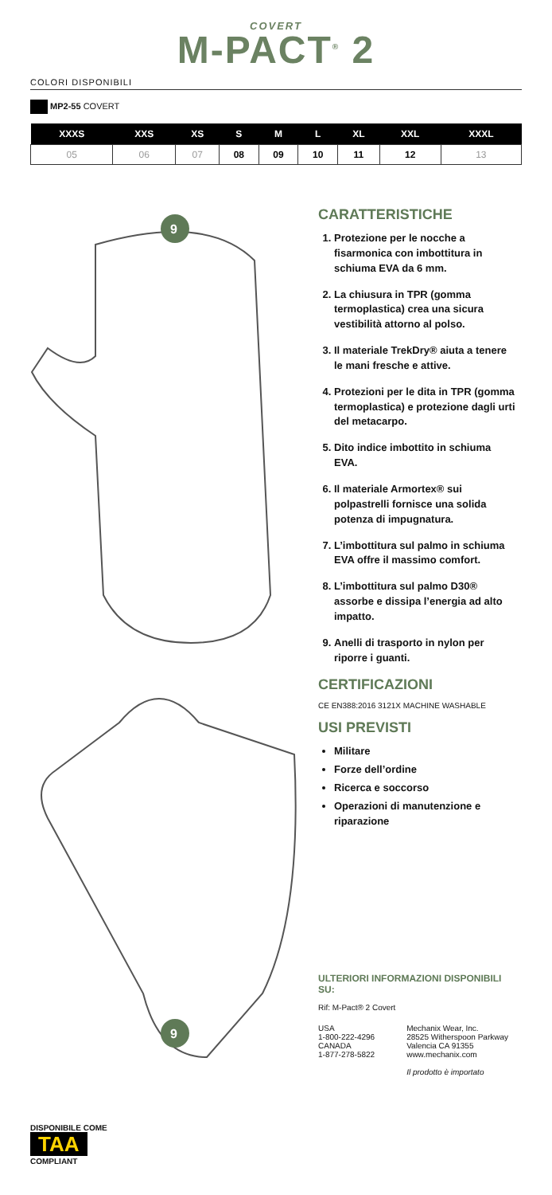COVERT
M-PACT<sup>®</sup> 2
COLORI DISPONIBILI
MP2-55 COVERT
| XXXS | XXS | XS | S | M | L | XL | XXL | XXXL |
| --- | --- | --- | --- | --- | --- | --- | --- | --- |
| 05 | 06 | 07 | 08 | 09 | 10 | 11 | 12 | 13 |
9
9
CARATTERISTICHE
1. Protezione per le nocche a fisarmonica con imbottitura in schiuma EVA da 6 mm.
2. La chiusura in TPR (gomma termoplastica) crea una sicura vestibilità attorno al polso.
3. Il materiale TrekDry® aiuta a tenere le mani fresche e attive.
4. Protezioni per le dita in TPR (gomma termoplastica) e protezione dagli urti del metacarpo.
5. Dito indice imbottito in schiuma EVA.
6. Il materiale Armortex® sui polpastrelli fornisce una solida potenza di impugnatura.
7. L’imbottitura sul palmo in schiuma EVA offre il massimo comfort.
8. L’imbottitura sul palmo D30® assorbe e dissipa l’energia ad alto impatto.
9. Anelli di trasporto in nylon per riporre i guanti.
CERTIFICAZIONI
CE EN388:2016 3121X MACHINE WASHABLE
USI PREVISTI
Militare
Forze dell’ordine
Ricerca e soccorso
Operazioni di manutenzione e riparazione
ULTERIORI INFORMAZIONI DISPONIBILI SU:
Rif: M-Pact® 2 Covert
USA
1-800-222-4296
CANADA
1-877-278-5822
Mechanix Wear, Inc.
28525 Witherspoon Parkway
Valencia CA 91355
www.mechanix.com
Il prodotto è importato
DISPONIBILE COME
TAA
COMPLIANT